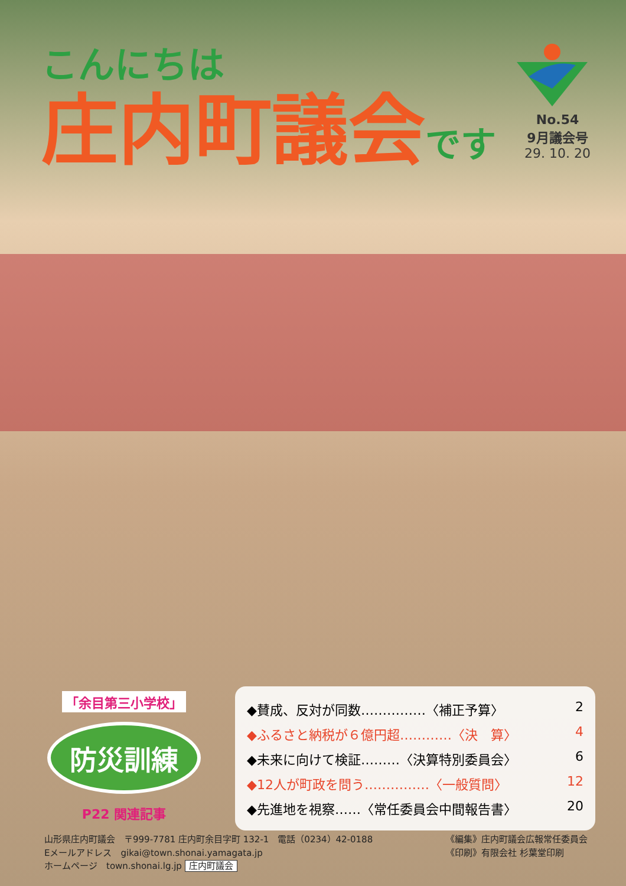こんにちは
庄内町議会です
No.54
9月議会号
29. 10. 20
「余目第三小学校」
防災訓練
P22 関連記事
◆賛成、反対が同数……………〈補正予算〉 2
◆ふるさと納税が６億円超…………〈決　算〉 4
◆未来に向けて検証………〈決算特別委員会〉 6
◆12人が町政を問う……………〈一般質問〉 12
◆先進地を視察……〈常任委員会中間報告書〉 20
山形県庄内町議会　〒999-7781 庄内町余目字町 132-1　電話（0234）42-0188
Eメールアドレス　gikai@town.shonai.yamagata.jp
ホームページ　town.shonai.lg.jp 庄内町議会
《編集》庄内町議会広報常任委員会
《印刷》有限会社 杉葉堂印刷